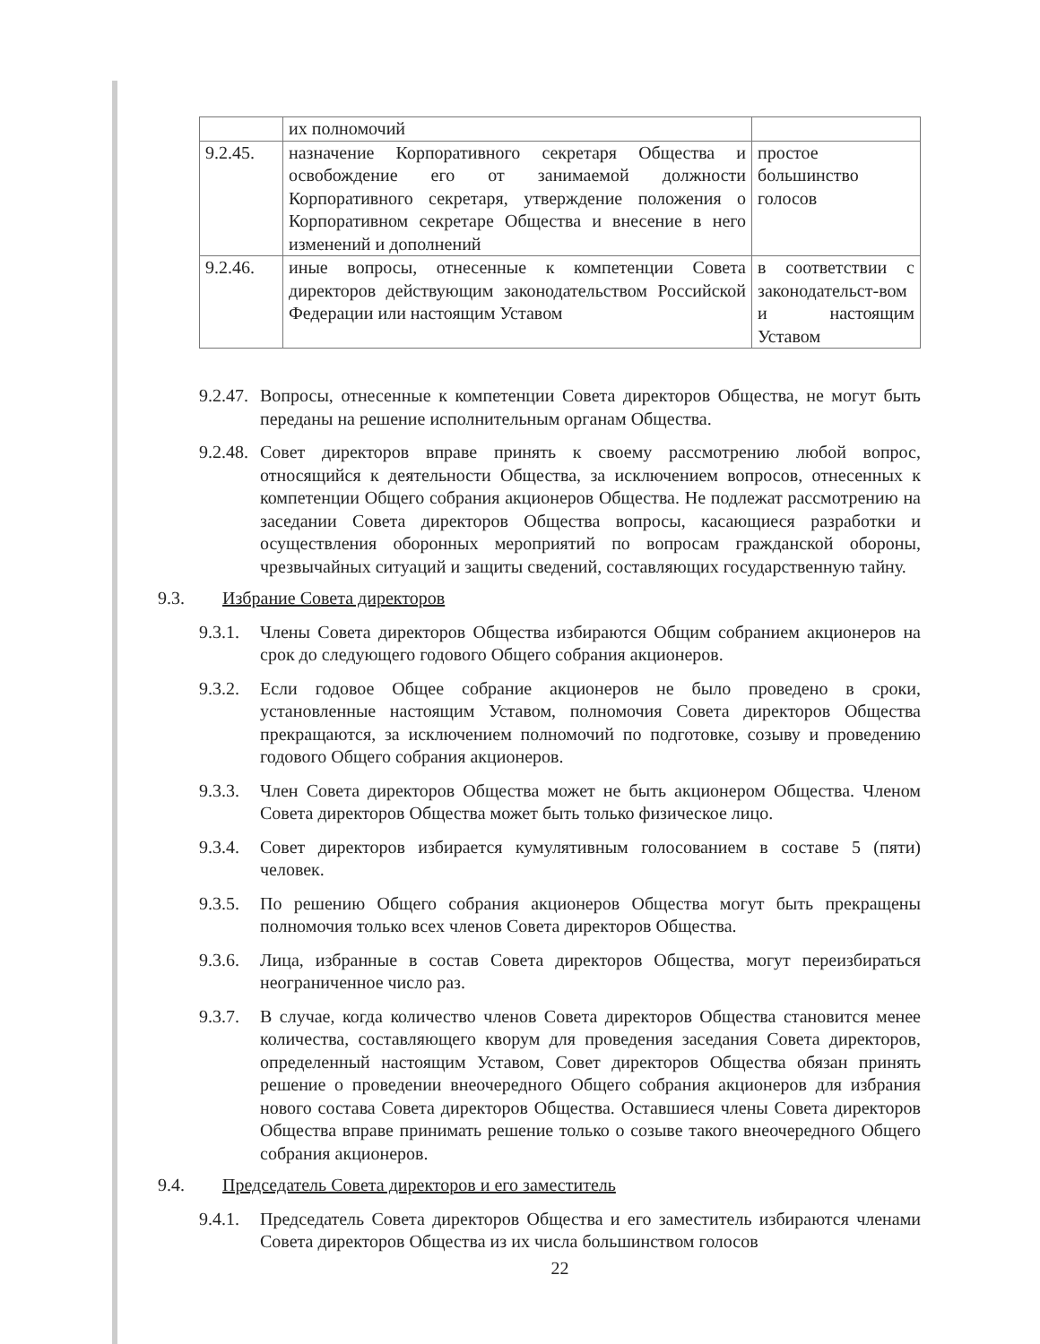| | их полномочий | |
| 9.2.45. | назначение Корпоративного секретаря Общества и освобождение его от занимаемой должности Корпоративного секретаря, утверждение положения о Корпоративном секретаре Общества и внесение в него изменений и дополнений | простое большинство голосов |
| 9.2.46. | иные вопросы, отнесенные к компетенции Совета директоров действующим законодательством Российской Федерации или настоящим Уставом | в соответствии с законодательст-вом и настоящим Уставом |
9.2.47.
Вопросы, отнесенные к компетенции Совета директоров Общества, не могут быть переданы на решение исполнительным органам Общества.
9.2.48.
Совет директоров вправе принять к своему рассмотрению любой вопрос, относящийся к деятельности Общества, за исключением вопросов, отнесенных к компетенции Общего собрания акционеров Общества. Не подлежат рассмотрению на заседании Совета директоров Общества вопросы, касающиеся разработки и осуществления оборонных мероприятий по вопросам гражданской обороны, чрезвычайных ситуаций и защиты сведений, составляющих государственную тайну.
9.3. Избрание Совета директоров
9.3.1.
Члены Совета директоров Общества избираются Общим собранием акционеров на срок до следующего годового Общего собрания акционеров.
9.3.2.
Если годовое Общее собрание акционеров не было проведено в сроки, установленные настоящим Уставом, полномочия Совета директоров Общества прекращаются, за исключением полномочий по подготовке, созыву и проведению годового Общего собрания акционеров.
9.3.3.
Член Совета директоров Общества может не быть акционером Общества. Членом Совета директоров Общества может быть только физическое лицо.
9.3.4.
Совет директоров избирается кумулятивным голосованием в составе 5 (пяти) человек.
9.3.5.
По решению Общего собрания акционеров Общества могут быть прекращены полномочия только всех членов Совета директоров Общества.
9.3.6.
Лица, избранные в состав Совета директоров Общества, могут переизбираться неограниченное число раз.
9.3.7.
В случае, когда количество членов Совета директоров Общества становится менее количества, составляющего кворум для проведения заседания Совета директоров, определенный настоящим Уставом, Совет директоров Общества обязан принять решение о проведении внеочередного Общего собрания акционеров для избрания нового состава Совета директоров Общества. Оставшиеся члены Совета директоров Общества вправе принимать решение только о созыве такого внеочередного Общего собрания акционеров.
9.4. Председатель Совета директоров и его заместитель
9.4.1.
Председатель Совета директоров Общества и его заместитель избираются членами Совета директоров Общества из их числа большинством голосов
22